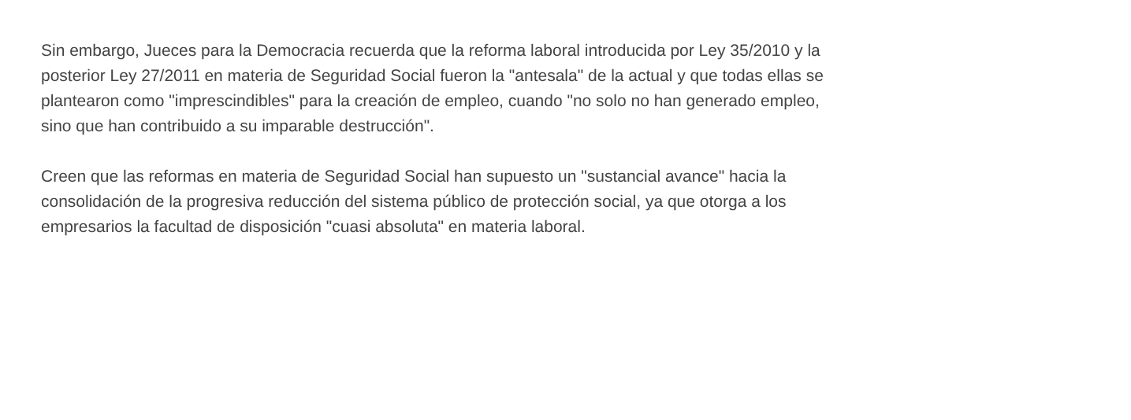Sin embargo, Jueces para la Democracia recuerda que la reforma laboral introducida por Ley 35/2010 y la
posterior Ley 27/2011 en materia de Seguridad Social fueron la "antesala" de la actual y que todas ellas se
plantearon como "imprescindibles" para la creación de empleo, cuando "no solo no han generado empleo,
sino que han contribuido a su imparable destrucción".
Creen que las reformas en materia de Seguridad Social han supuesto un "sustancial avance" hacia la
consolidación de la progresiva reducción del sistema público de protección social, ya que otorga a los
empresarios la facultad de disposición "cuasi absoluta" en materia laboral.